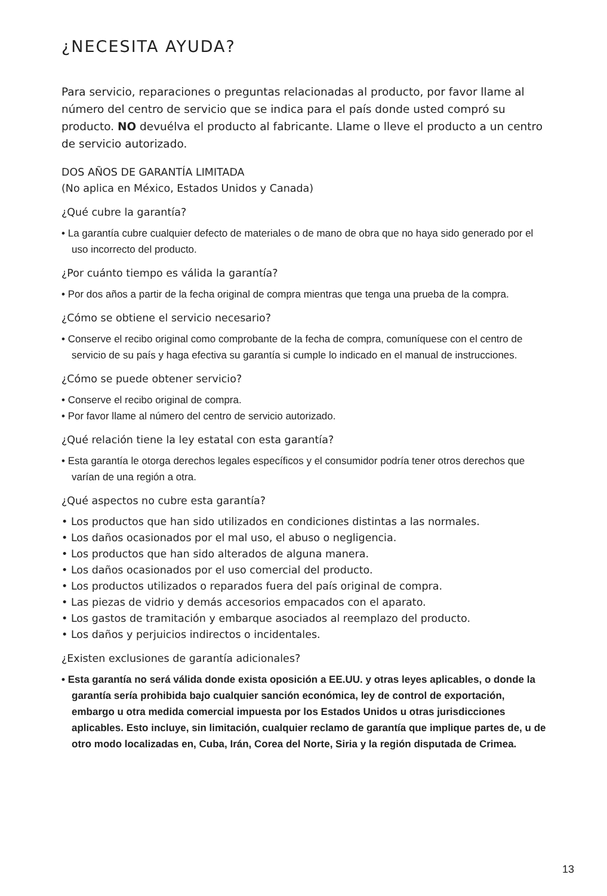¿NECESITA AYUDA?
Para servicio, reparaciones o preguntas relacionadas al producto, por favor llame al número del centro de servicio que se indica para el país donde usted compró su producto. NO devuélva el producto al fabricante. Llame o lleve el producto a un centro de servicio autorizado.
DOS AÑOS DE GARANTÍA LIMITADA
(No aplica en México, Estados Unidos y Canada)
¿Qué cubre la garantía?
• La garantía cubre cualquier defecto de materiales o de mano de obra que no haya sido generado por el uso incorrecto del producto.
¿Por cuánto tiempo es válida la garantía?
• Por dos años a partir de la fecha original de compra mientras que tenga una prueba de la compra.
¿Cómo se obtiene el servicio necesario?
• Conserve el recibo original como comprobante de la fecha de compra, comuníquese con el centro de servicio de su país y haga efectiva su garantía si cumple lo indicado en el manual de instrucciones.
¿Cómo se puede obtener servicio?
• Conserve el recibo original de compra.
• Por favor llame al número del centro de servicio autorizado.
¿Qué relación tiene la ley estatal con esta garantía?
• Esta garantía le otorga derechos legales específicos y el consumidor podría tener otros derechos que varían de una región a otra.
¿Qué aspectos no cubre esta garantía?
• Los productos que han sido utilizados en condiciones distintas a las normales.
• Los daños ocasionados por el mal uso, el abuso o negligencia.
• Los productos que han sido alterados de alguna manera.
• Los daños ocasionados por el uso comercial del producto.
• Los productos utilizados o reparados fuera del país original de compra.
• Las piezas de vidrio y demás accesorios empacados con el aparato.
• Los gastos de tramitación y embarque asociados al reemplazo del producto.
• Los daños y perjuicios indirectos o incidentales.
¿Existen exclusiones de garantía adicionales?
• Esta garantía no será válida donde exista oposición a EE.UU. y otras leyes aplicables, o donde la garantía sería prohibida bajo cualquier sanción económica, ley de control de exportación, embargo u otra medida comercial impuesta por los Estados Unidos u otras jurisdicciones aplicables. Esto incluye, sin limitación, cualquier reclamo de garantía que implique partes de, u de otro modo localizadas en, Cuba, Irán, Corea del Norte, Siria y la región disputada de Crimea.
13